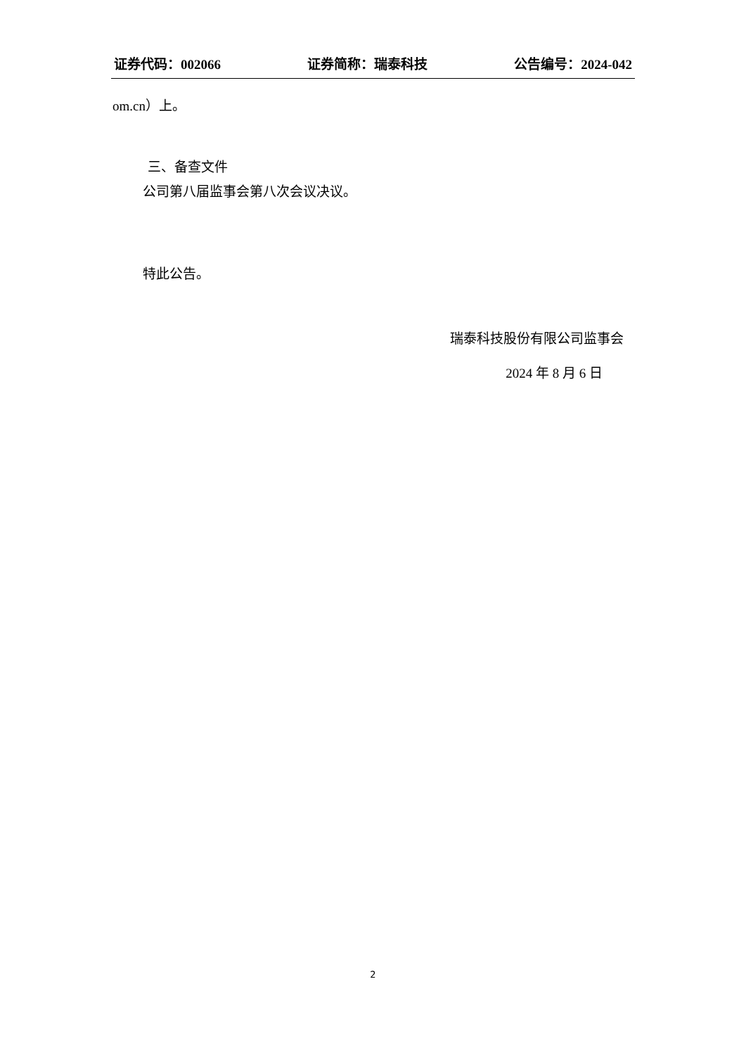证券代码：002066 证券简称：瑞泰科技 公告编号：2024-042
om.cn）上。
三、备查文件
公司第八届监事会第八次会议决议。
特此公告。
瑞泰科技股份有限公司监事会
2024 年 8 月 6 日
2